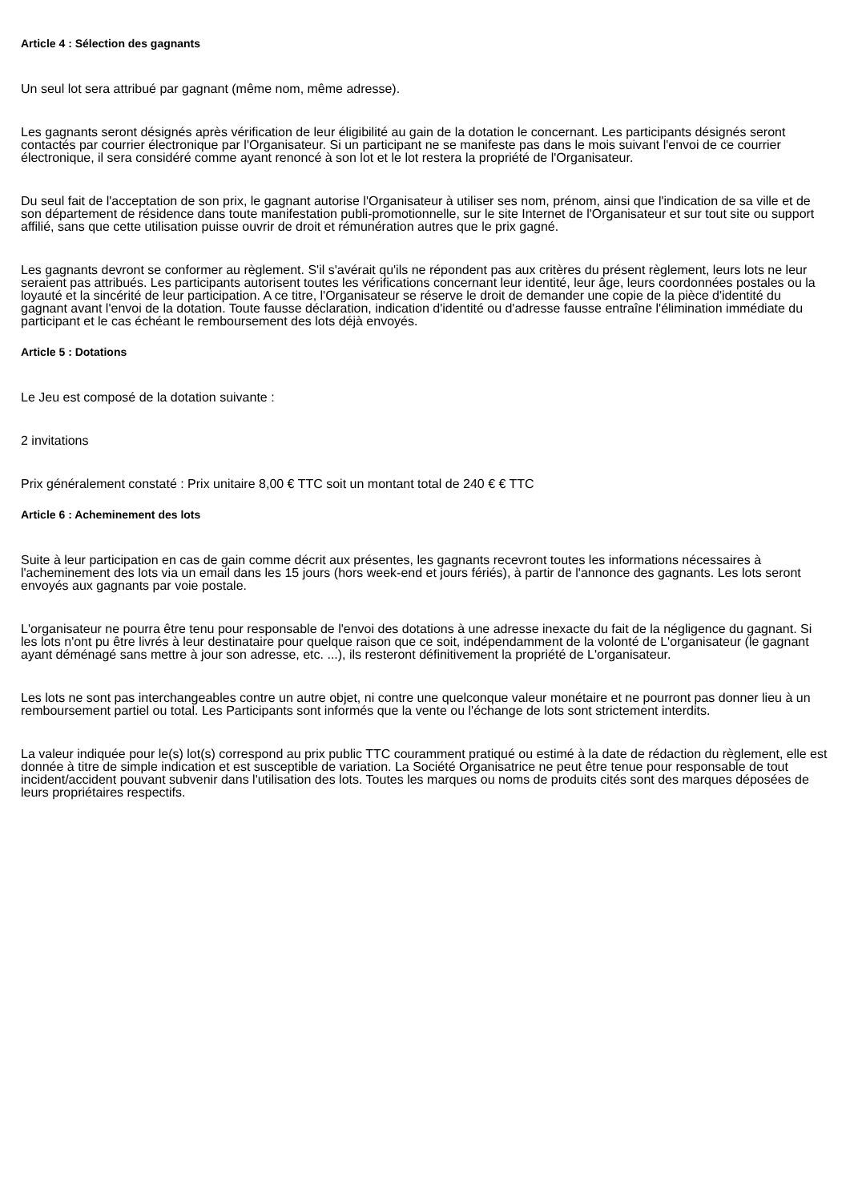Article 4 : Sélection des gagnants
Un seul lot sera attribué par gagnant (même nom, même adresse).
Les gagnants seront désignés après vérification de leur éligibilité au gain de la dotation le concernant. Les participants désignés seront contactés par courrier électronique par l'Organisateur. Si un participant ne se manifeste pas dans le mois suivant l'envoi de ce courrier électronique, il sera considéré comme ayant renoncé à son lot et le lot restera la propriété de l'Organisateur.
Du seul fait de l'acceptation de son prix, le gagnant autorise l'Organisateur à utiliser ses nom, prénom, ainsi que l'indication de sa ville et de son département de résidence dans toute manifestation publi-promotionnelle, sur le site Internet de l'Organisateur et sur tout site ou support affilié, sans que cette utilisation puisse ouvrir de droit et rémunération autres que le prix gagné.
Les gagnants devront se conformer au règlement. S'il s'avérait qu'ils ne répondent pas aux critères du présent règlement, leurs lots ne leur seraient pas attribués. Les participants autorisent toutes les vérifications concernant leur identité, leur âge, leurs coordonnées postales ou la loyauté et la sincérité de leur participation. A ce titre, l'Organisateur se réserve le droit de demander une copie de la pièce d'identité du gagnant avant l'envoi de la dotation. Toute fausse déclaration, indication d'identité ou d'adresse fausse entraîne l'élimination immédiate du participant et le cas échéant le remboursement des lots déjà envoyés.
Article 5 : Dotations
Le Jeu est composé de la dotation suivante :
2 invitations
Prix généralement constaté : Prix unitaire 8,00 € TTC soit un montant total de 240 € € TTC
Article 6 : Acheminement des lots
Suite à leur participation en cas de gain comme décrit aux présentes, les gagnants recevront toutes les informations nécessaires à l'acheminement des lots via un email dans les 15 jours (hors week-end et jours fériés), à partir de l'annonce des gagnants. Les lots seront envoyés aux gagnants par voie postale.
L'organisateur ne pourra être tenu pour responsable de l'envoi des dotations à une adresse inexacte du fait de la négligence du gagnant. Si les lots n'ont pu être livrés à leur destinataire pour quelque raison que ce soit, indépendamment de la volonté de L'organisateur (le gagnant ayant déménagé sans mettre à jour son adresse, etc. ...), ils resteront définitivement la propriété de L'organisateur.
Les lots ne sont pas interchangeables contre un autre objet, ni contre une quelconque valeur monétaire et ne pourront pas donner lieu à un remboursement partiel ou total. Les Participants sont informés que la vente ou l'échange de lots sont strictement interdits.
La valeur indiquée pour le(s) lot(s) correspond au prix public TTC couramment pratiqué ou estimé à la date de rédaction du règlement, elle est donnée à titre de simple indication et est susceptible de variation. La Société Organisatrice ne peut être tenue pour responsable de tout incident/accident pouvant subvenir dans l'utilisation des lots. Toutes les marques ou noms de produits cités sont des marques déposées de leurs propriétaires respectifs.